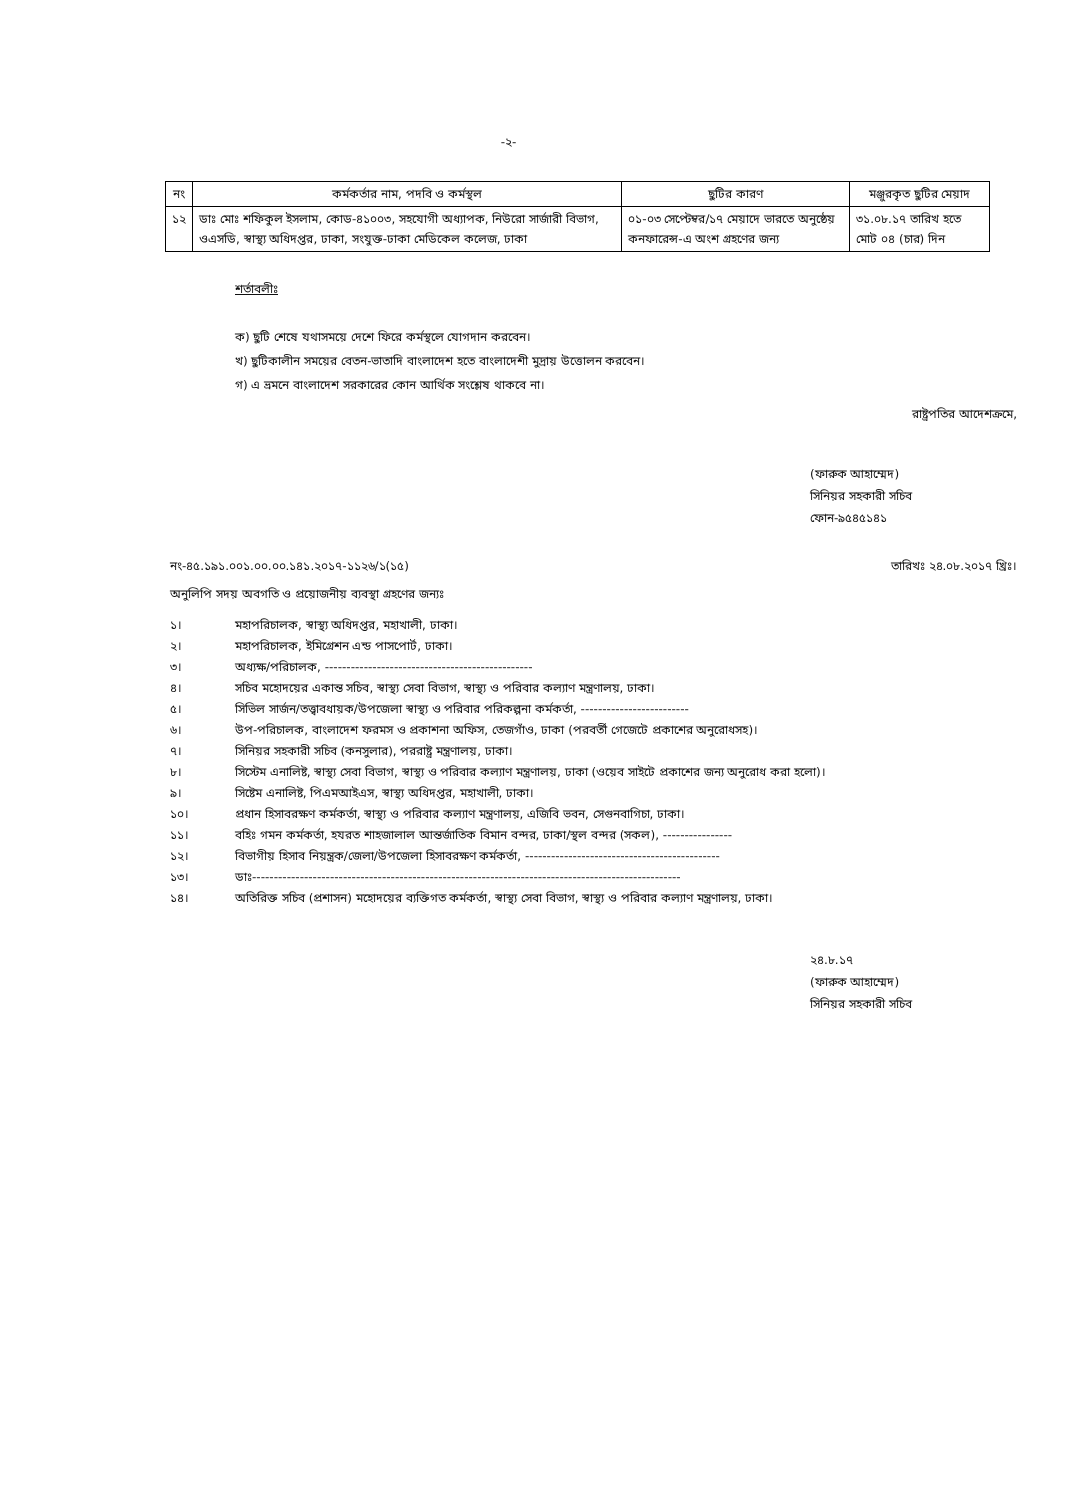-২-
| নং | কর্মকর্তার নাম, পদবি ও কর্মস্থল | ছুটির কারণ | মঞ্জুরকৃত ছুটির মেয়াদ |
| --- | --- | --- | --- |
| ১২ | ডাঃ মোঃ শফিকুল ইসলাম, কোড-৪১০০৩, সহযোগী অধ্যাপক, নিউরো সার্জারী বিভাগ, ওএসডি, স্বাস্থ্য অধিদপ্তর, ঢাকা, সংযুক্ত-ঢাকা মেডিকেল কলেজ, ঢাকা | ০১-০৩ সেপ্টেম্বর/১৭ মেয়াদে ভারতে অনুষ্ঠেয় কনফারেন্স-এ অংশ গ্রহণের জন্য | ৩১.০৮.১৭ তারিখ হতে মোট ০৪ (চার) দিন |
শর্তাবলীঃ
ক) ছুটি শেষে যথাসময়ে দেশে ফিরে কর্মস্থলে যোগদান করবেন।
খ) ছুটিকালীন সময়ের বেতন-ভাতাদি বাংলাদেশ হতে বাংলাদেশী মুদ্রায় উত্তোলন করবেন।
গ) এ ভ্রমনে বাংলাদেশ সরকারের কোন আর্থিক সংশ্লেষ থাকবে না।
রাষ্ট্রপতির আদেশক্রমে,
(ফারুক আহাম্মেদ)
সিনিয়র সহকারী সচিব
ফোন-৯৫৪৫১৪১
নং-৪৫.১৯১.০০১.০০.০০.১৪১.২০১৭-১১২৬/১(১৫) তারিখঃ ২৪.০৮.২০১৭ খ্রিঃ।
অনুলিপি সদয় অবগতি ও প্রয়োজনীয় ব্যবস্থা গ্রহণের জন্যঃ
১। মহাপরিচালক, স্বাস্থ্য অধিদপ্তর, মহাখালী, ঢাকা।
২। মহাপরিচালক, ইমিগ্রেশন এন্ড পাসপোর্ট, ঢাকা।
৩। অধ্যক্ষ/পরিচালক, ------------------------------------------------
৪। সচিব মহোদয়ের একান্ত সচিব, স্বাস্থ্য সেবা বিভাগ, স্বাস্থ্য ও পরিবার কল্যাণ মন্ত্রণালয়, ঢাকা।
৫। সিভিল সার্জন/তত্ত্বাবধায়ক/উপজেলা স্বাস্থ্য ও পরিবার পরিকল্পনা কর্মকর্তা, -------------------------
৬। উপ-পরিচালক, বাংলাদেশ ফরমস ও প্রকাশনা অফিস, তেজগাঁও, ঢাকা (পরবর্তী গেজেটে প্রকাশের অনুরোধসহ)।
৭। সিনিয়র সহকারী সচিব (কনসুলার), পররাষ্ট্র মন্ত্রণালয়, ঢাকা।
৮। সিস্টেম এনালিষ্ট, স্বাস্থ্য সেবা বিভাগ, স্বাস্থ্য ও পরিবার কল্যাণ মন্ত্রণালয়, ঢাকা (ওয়েব সাইটে প্রকাশের জন্য অনুরোধ করা হলো)।
৯। সিষ্টেম এনালিষ্ট, পিএমআইএস, স্বাস্থ্য অধিদপ্তর, মহাখালী, ঢাকা।
১০। প্রধান হিসাবরক্ষণ কর্মকর্তা, স্বাস্থ্য ও পরিবার কল্যাণ মন্ত্রণালয়, এজিবি ভবন, সেগুনবাগিচা, ঢাকা।
১১। বহিঃ গমন কর্মকর্তা, হযরত শাহজালাল আন্তর্জাতিক বিমান বন্দর, ঢাকা/স্থল বন্দর (সকল), ----------------
১২। বিভাগীয় হিসাব নিয়ন্ত্রক/জেলা/উপজেলা হিসাবরক্ষণ কর্মকর্তা, ---------------------------------------------
১৩। ডাঃ---------------------------------------------------------------------------------------------------
১৪। অতিরিক্ত সচিব (প্রশাসন) মহোদয়ের ব্যক্তিগত কর্মকর্তা, স্বাস্থ্য সেবা বিভাগ, স্বাস্থ্য ও পরিবার কল্যাণ মন্ত্রণালয়, ঢাকা।
২৪.৮.১৭
(ফারুক আহাম্মেদ)
সিনিয়র সহকারী সচিব